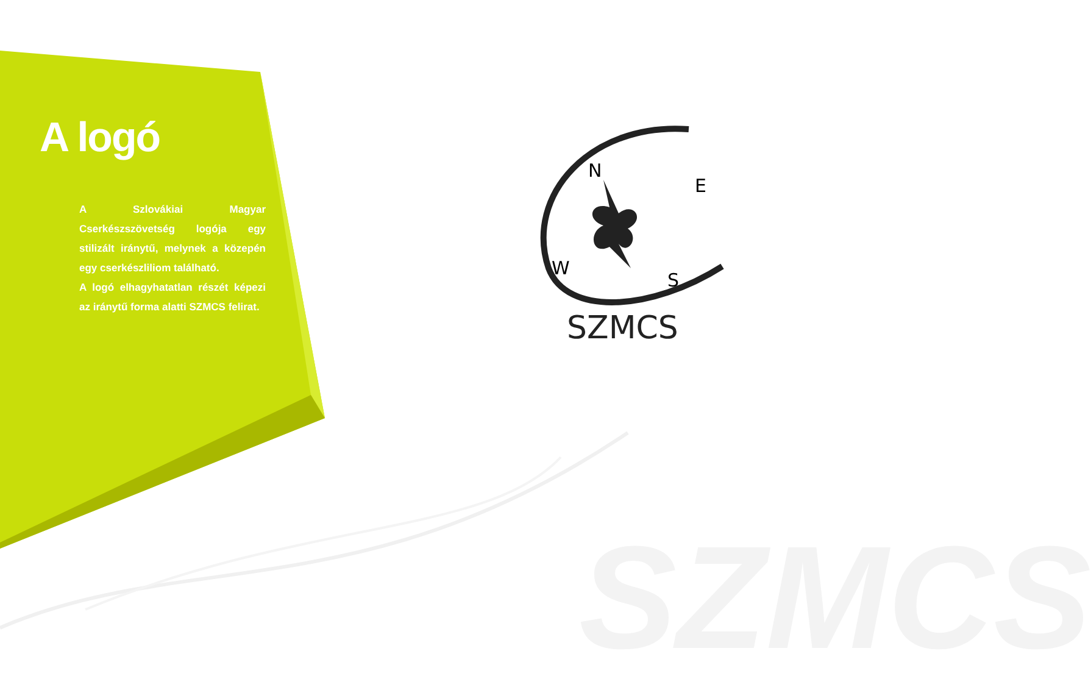SZMCS
N
E
W
S
SZMCS
A logó
A Szlovákiai Magyar Cserkészszövetség logója egy stilizált iránytű, melynek a közepén egy cserkészliliom található.
A logó elhagyhatatlan részét képezi az iránytű forma alatti SZMCS felirat.